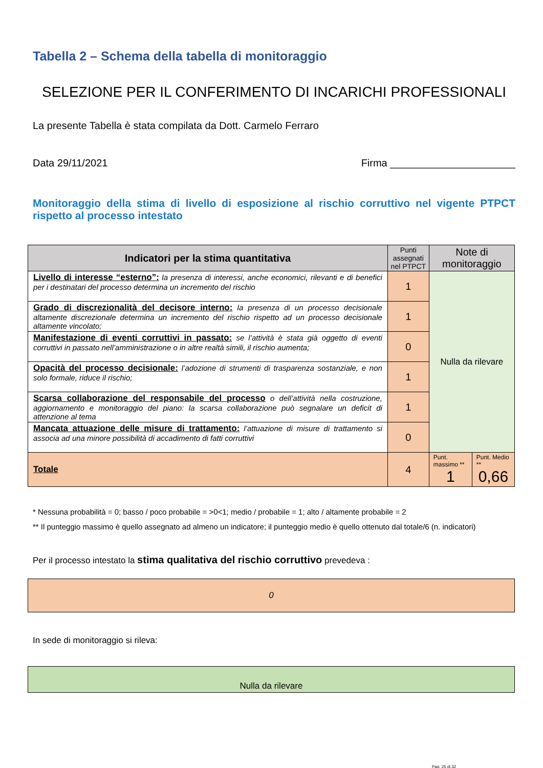Tabella 2 – Schema della tabella di monitoraggio
SELEZIONE PER IL CONFERIMENTO DI INCARICHI PROFESSIONALI
La presente Tabella è stata compilata da Dott. Carmelo Ferraro
Data 29/11/2021 Firma ______________________
Monitoraggio della stima di livello di esposizione al rischio corruttivo nel vigente PTPCT rispetto al processo intestato
| Indicatori per la stima quantitativa | Punti assegnati nel PTPCT | Note di monitoraggio | |
| --- | --- | --- | --- |
| Livello di interesse “esterno”: la presenza di interessi, anche economici, rilevanti e di benefici per i destinatari del processo determina un incremento del rischio | 1 | Nulla da rilevare | |
| Grado di discrezionalità del decisore interno: la presenza di un processo decisionale altamente discrezionale determina un incremento del rischio rispetto ad un processo decisionale altamente vincolato; | 1 | | |
| Manifestazione di eventi corruttivi in passato: se l’attività è stata già oggetto di eventi corruttivi in passato nell’amministrazione o in altre realtà simili, il rischio aumenta; | 0 | | |
| Opacità del processo decisionale: l’adozione di strumenti di trasparenza sostanziale, e non solo formale, riduce il rischio; | 1 | | |
| Scarsa collaborazione del responsabile del processo o dell’attività nella costruzione, aggiornamento e monitoraggio del piano: la scarsa collaborazione può segnalare un deficit di attenzione al tema | 1 | | |
| Mancata attuazione delle misure di trattamento: l’attuazione di misure di trattamento si associa ad una minore possibilità di accadimento di fatti corruttivi | 0 | | |
| Totale | 4 | Punt. massimo ** 1 | Punt. Medio ** 0,66 |
* Nessuna probabilità = 0; basso / poco probabile = >0<1; medio / probabile = 1; alto / altamente probabile = 2
** Il punteggio massimo è quello assegnato ad almeno un indicatore; il punteggio medio è quello ottenuto dal totale/6 (n. indicatori)
Per il processo intestato la stima qualitativa del rischio corruttivo prevedeva :
0
In sede di monitoraggio si rileva:
Nulla da rilevare
Pag. 25 di 32